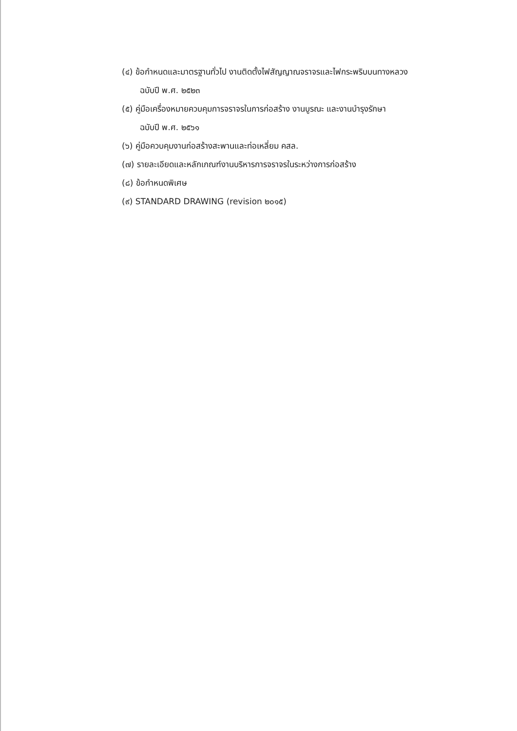(๔) ข้อกำหนดและมาตรฐานทั่วไป งานติดตั้งไฟสัญญาณจราจรและไฟกระพริบบนทางหลวง
ฉบับปี พ.ศ. ๒๕๒๓
(๕) คู่มือเครื่องหมายควบคุมการจราจรในการก่อสร้าง งานบูรณะ และงานบำรุงรักษา
ฉบับปี พ.ศ. ๒๕๖๑
(๖) คู่มือควบคุมงานก่อสร้างสะพานและท่อเหลี่ยม คสล.
(๗) รายละเอียดและหลักเกณฑ์งานบริหารการจราจรในระหว่างการก่อสร้าง
(๘) ข้อกำหนดพิเศษ
(๙) STANDARD DRAWING (revision ๒๐๑๕)